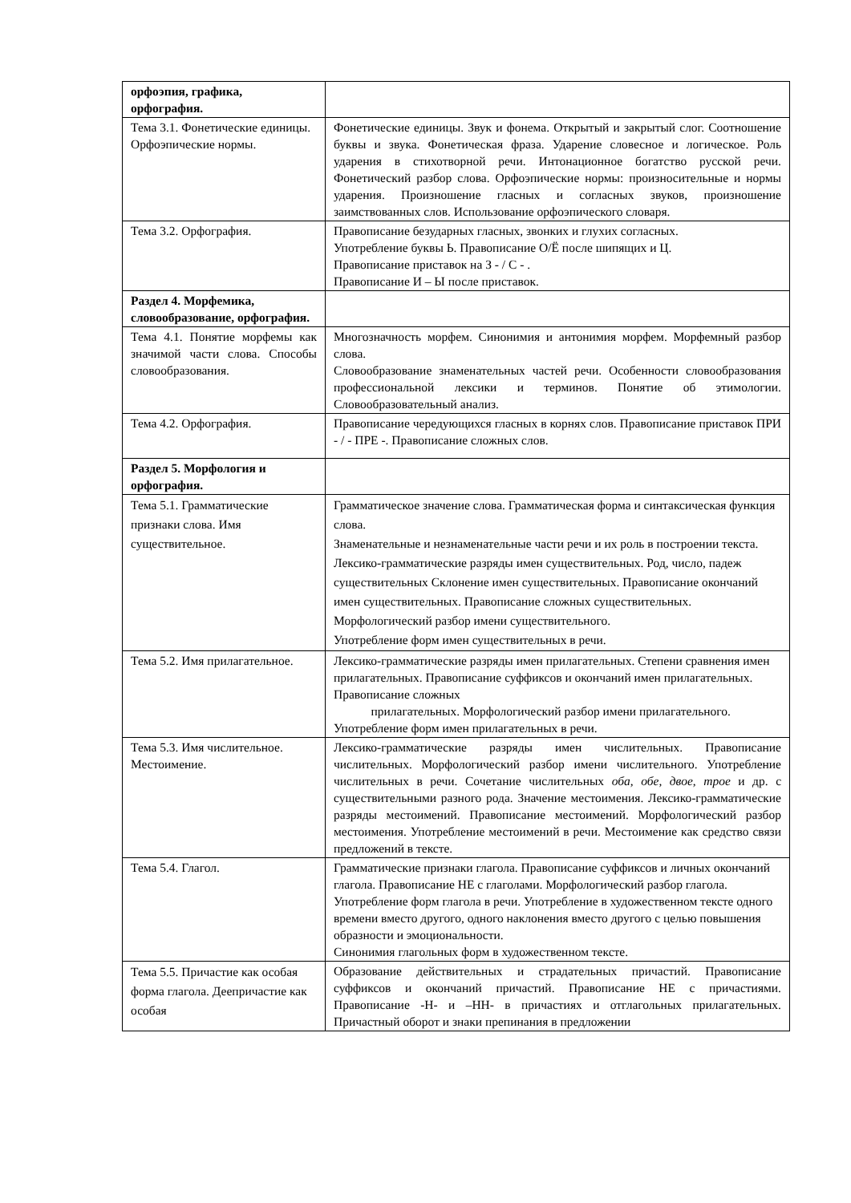| орфоэпия, графика, орфография. | |
| Тема 3.1. Фонетические единицы. Орфоэпические нормы. | Фонетические единицы. Звук и фонема. Открытый и закрытый слог. Соотношение буквы и звука. Фонетическая фраза. Ударение словесное и логическое. Роль ударения в стихотворной речи. Интонационное богатство русской речи. Фонетический разбор слова. Орфоэпические нормы: произносительные и нормы ударения. Произношение гласных и согласных звуков, произношение заимствованных слов. Использование орфоэпического словаря. |
| Тема 3.2. Орфография. | Правописание безударных гласных, звонких и глухих согласных. Употребление буквы Ь. Правописание О/Ё после шипящих и Ц. Правописание приставок на З - / С - . Правописание И – Ы после приставок. |
| Раздел 4. Морфемика, словообразование, орфография. | |
| Тема 4.1. Понятие морфемы как значимой части слова. Способы словообразования. | Многозначность морфем. Синонимия и антонимия морфем. Морфемный разбор слова. Словообразование знаменательных частей речи. Особенности словообразования профессиональной лексики и терминов. Понятие об этимологии. Словообразовательный анализ. |
| Тема 4.2. Орфография. | Правописание чередующихся гласных в корнях слов. Правописание приставок ПРИ - / - ПРЕ -. Правописание сложных слов. |
| Раздел 5. Морфология и орфография. | |
| Тема 5.1. Грамматические признаки слова. Имя существительное. | Грамматическое значение слова. Грамматическая форма и синтаксическая функция слова. Знаменательные и незнаменательные части речи и их роль в построении текста. Лексико-грамматические разряды имен существительных. Род, число, падеж существительных Склонение имен существительных. Правописание окончаний имен существительных. Правописание сложных существительных. Морфологический разбор имени существительного. Употребление форм имен существительных в речи. |
| Тема 5.2. Имя прилагательное. | Лексико-грамматические разряды имен прилагательных. Степени сравнения имен прилагательных. Правописание суффиксов и окончаний имен прилагательных. Правописание сложных прилагательных. Морфологический разбор имени прилагательного. Употребление форм имен прилагательных в речи. |
| Тема 5.3. Имя числительное. Местоимение. | Лексико-грамматические разряды имен числительных. Правописание числительных. Морфологический разбор имени числительного. Употребление числительных в речи. Сочетание числительных оба , обе , двое , трое и др. с существительными разного рода. Значение местоимения. Лексико-грамматические разряды местоимений. Правописание местоимений. Морфологический разбор местоимения. Употребление местоимений в речи. Местоимение как средство связи предложений в тексте. |
| Тема 5.4. Глагол. | Грамматические признаки глагола. Правописание суффиксов и личных окончаний глагола. Правописание НЕ с глаголами. Морфологический разбор глагола. Употребление форм глагола в речи. Употребление в художественном тексте одного времени вместо другого, одного наклонения вместо другого с целью повышения образности и эмоциональности. Синонимия глагольных форм в художественном тексте. |
| Тема 5.5. Причастие как особая форма глагола. Деепричастие как особая | Образование действительных и страдательных причастий. Правописание суффиксов и окончаний причастий. Правописание НЕ с причастиями. Правописание -Н- и –НН- в причастиях и отглагольных прилагательных. Причастный оборот и знаки препинания в предложении |